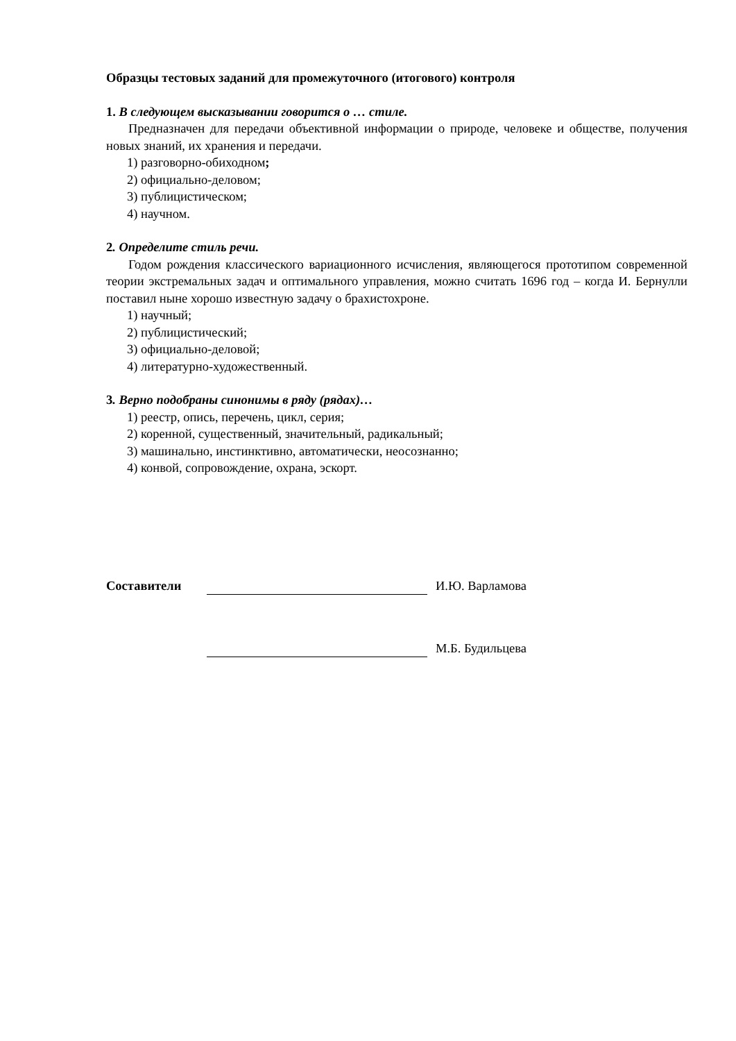Образцы тестовых заданий для промежуточного (итогового) контроля
1. В следующем высказывании говорится о … стиле.
Предназначен для передачи объективной информации о природе, человеке и обществе, получения новых знаний, их хранения и передачи.
1) разговорно-обиходном;
2) официально-деловом;
3) публицистическом;
4) научном.
2. Определите стиль речи.
Годом рождения классического вариационного исчисления, являющегося прототипом современной теории экстремальных задач и оптимального управления, можно считать 1696 год – когда И. Бернулли поставил ныне хорошо известную задачу о брахистохроне.
1) научный;
2) публицистический;
3) официально-деловой;
4) литературно-художественный.
3. Верно подобраны синонимы в ряду (рядах)…
1) реестр, опись, перечень, цикл, серия;
2) коренной, существенный, значительный, радикальный;
3) машинально, инстинктивно, автоматически, неосознанно;
4) конвой, сопровождение, охрана, эскорт.
Составители И.Ю. Варламова
М.Б. Будильцева